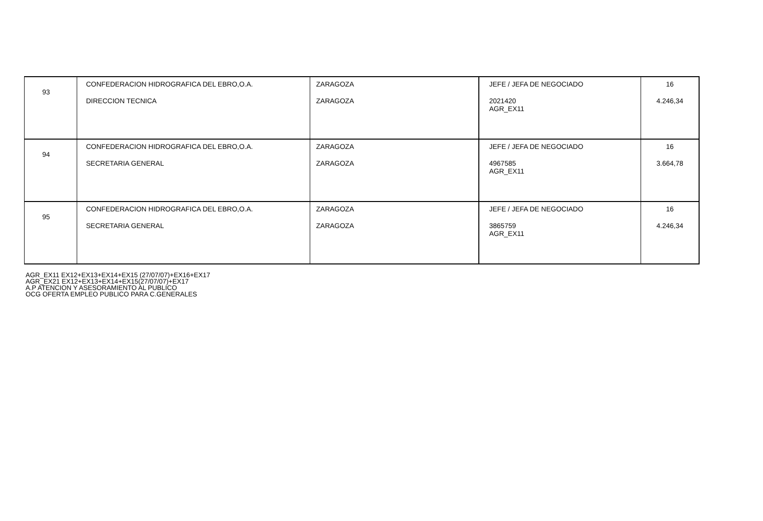| 93 | CONFEDERACION HIDROGRAFICA DEL EBRO,O.A. DIRECCION TECNICA | ZARAGOZA ZARAGOZA | JEFE / JEFA DE NEGOCIADO 2021420 AGR_EX11 | 16 4.246,34 |
| 94 | CONFEDERACION HIDROGRAFICA DEL EBRO,O.A. SECRETARIA GENERAL | ZARAGOZA ZARAGOZA | JEFE / JEFA DE NEGOCIADO 4967585 AGR_EX11 | 16 3.664,78 |
| 95 | CONFEDERACION HIDROGRAFICA DEL EBRO,O.A. SECRETARIA GENERAL | ZARAGOZA ZARAGOZA | JEFE / JEFA DE NEGOCIADO 3865759 AGR_EX11 | 16 4.246,34 |
AGR_EX11 EX12+EX13+EX14+EX15 (27/07/07)+EX16+EX17
AGR_EX21 EX12+EX13+EX14+EX15(27/07/07)+EX17
A.P ATENCION Y ASESORAMIENTO AL PUBLICO
OCG OFERTA EMPLEO PUBLICO PARA C.GENERALES